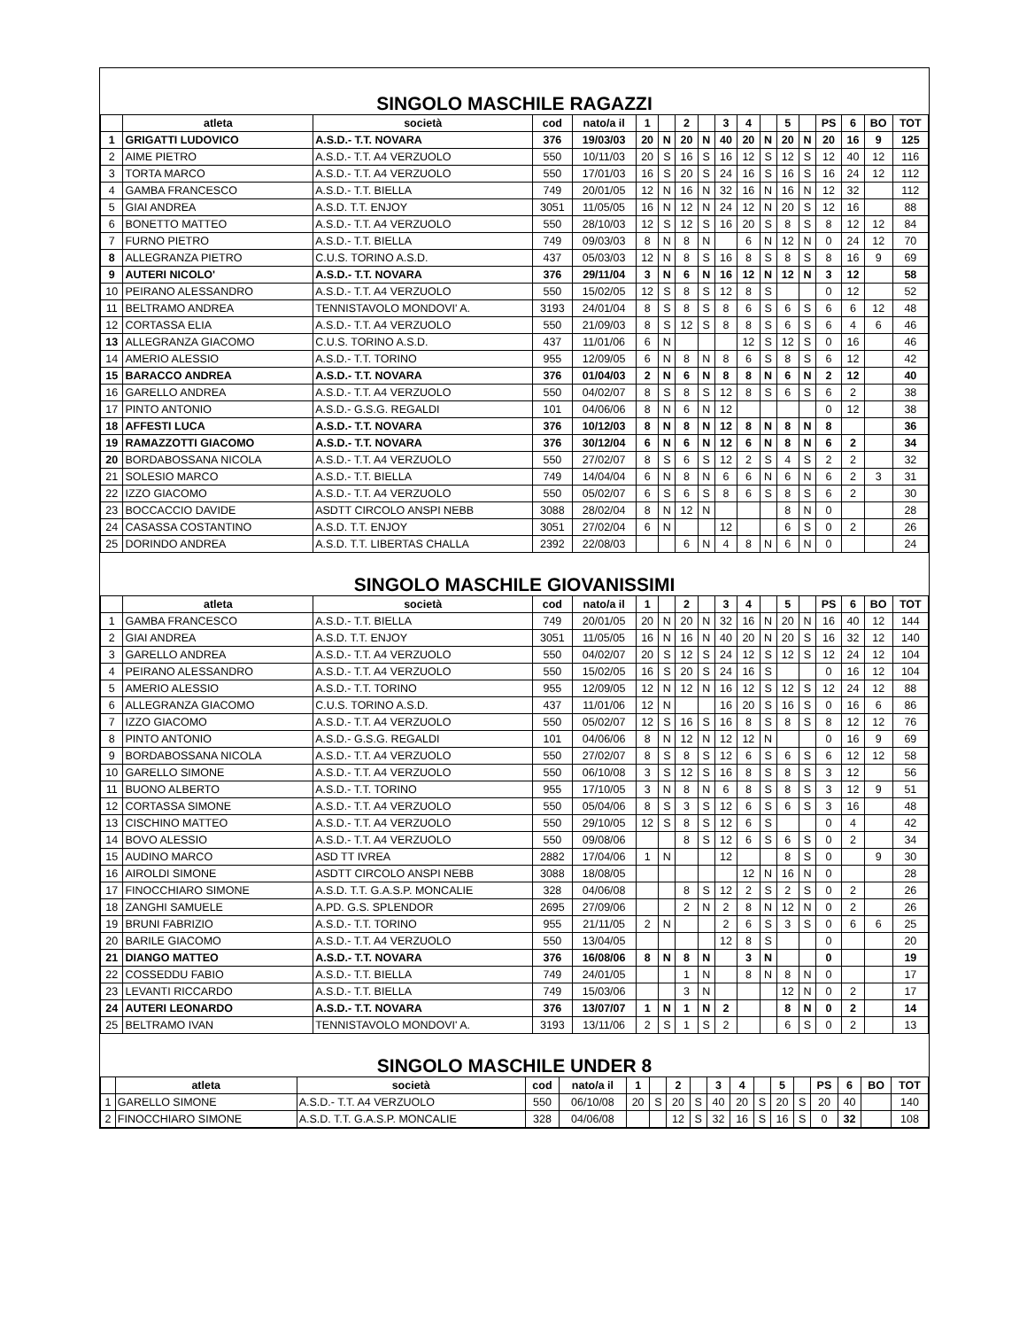SINGOLO MASCHILE RAGAZZI
| | atleta | società | cod | nato/a il | 1 | | 2 | | 3 | 4 | | 5 | | PS | 6 | BO | TOT |
| --- | --- | --- | --- | --- | --- | --- | --- | --- | --- | --- | --- | --- | --- | --- | --- | --- | --- |
| 1 | GRIGATTI LUDOVICO | A.S.D.- T.T. NOVARA | 376 | 19/03/03 | 20 | N | 20 | N | 40 | 20 | N | 20 | N | 20 | 16 | 9 | 125 |
| 2 | AIME PIETRO | A.S.D.- T.T. A4 VERZUOLO | 550 | 10/11/03 | 20 | S | 16 | S | 16 | 12 | S | 12 | S | 12 | 40 | 12 | 116 |
| 3 | TORTA MARCO | A.S.D.- T.T. A4 VERZUOLO | 550 | 17/01/03 | 16 | S | 20 | S | 24 | 16 | S | 16 | S | 16 | 24 | 12 | 112 |
| 4 | GAMBA FRANCESCO | A.S.D.- T.T. BIELLA | 749 | 20/01/05 | 12 | N | 16 | N | 32 | 16 | N | 16 | N | 12 | 32 | | 112 |
| 5 | GIAI ANDREA | A.S.D. T.T. ENJOY | 3051 | 11/05/05 | 16 | N | 12 | N | 24 | 12 | N | 20 | S | 12 | 16 | | 88 |
| 6 | BONETTO MATTEO | A.S.D.- T.T. A4 VERZUOLO | 550 | 28/10/03 | 12 | S | 12 | S | 16 | 20 | S | 8 | S | 8 | 12 | 12 | 84 |
| 7 | FURNO PIETRO | A.S.D.- T.T. BIELLA | 749 | 09/03/03 | 8 | N | 8 | N | | 6 | N | 12 | N | 0 | 24 | 12 | 70 |
| 8 | ALLEGRANZA PIETRO | C.U.S. TORINO A.S.D. | 437 | 05/03/03 | 12 | N | 8 | S | 16 | 8 | S | 8 | S | 8 | 16 | 9 | 69 |
| 9 | AUTERI NICOLO' | A.S.D.- T.T. NOVARA | 376 | 29/11/04 | 3 | N | 6 | N | 16 | 12 | N | 12 | N | 3 | 12 | | 58 |
| 10 | PEIRANO ALESSANDRO | A.S.D.- T.T. A4 VERZUOLO | 550 | 15/02/05 | 12 | S | 8 | S | 12 | 8 | S | | | 0 | 12 | | 52 |
| 11 | BELTRAMO ANDREA | TENNISTAVOLO MONDOVI' A. | 3193 | 24/01/04 | 8 | S | 8 | S | 8 | 6 | S | 6 | S | 6 | 6 | 12 | 48 |
| 12 | CORTASSA ELIA | A.S.D.- T.T. A4 VERZUOLO | 550 | 21/09/03 | 8 | S | 12 | S | 8 | 8 | S | 6 | S | 6 | 4 | 6 | 46 |
| 13 | ALLEGRANZA GIACOMO | C.U.S. TORINO A.S.D. | 437 | 11/01/06 | 6 | N | | | | 12 | S | 12 | S | 0 | 16 | | 46 |
| 14 | AMERIO ALESSIO | A.S.D.- T.T. TORINO | 955 | 12/09/05 | 6 | N | 8 | N | 8 | 6 | S | 8 | S | 6 | 12 | | 42 |
| 15 | BARACCO ANDREA | A.S.D.- T.T. NOVARA | 376 | 01/04/03 | 2 | N | 6 | N | 8 | 8 | N | 6 | N | 2 | 12 | | 40 |
| 16 | GARELLO ANDREA | A.S.D.- T.T. A4 VERZUOLO | 550 | 04/02/07 | 8 | S | 8 | S | 12 | 8 | S | 6 | S | 6 | 2 | | 38 |
| 17 | PINTO ANTONIO | A.S.D.- G.S.G. REGALDI | 101 | 04/06/06 | 8 | N | 6 | N | 12 | | | | | 0 | 12 | | 38 |
| 18 | AFFESTI LUCA | A.S.D.- T.T. NOVARA | 376 | 10/12/03 | 8 | N | 8 | N | 12 | 8 | N | 8 | N | 8 | | | 36 |
| 19 | RAMAZZOTTI GIACOMO | A.S.D.- T.T. NOVARA | 376 | 30/12/04 | 6 | N | 6 | N | 12 | 6 | N | 8 | N | 6 | 2 | | 34 |
| 20 | BORDABOSSANA NICOLA | A.S.D.- T.T. A4 VERZUOLO | 550 | 27/02/07 | 8 | S | 6 | S | 12 | 2 | S | 4 | S | 2 | 2 | | 32 |
| 21 | SOLESIO MARCO | A.S.D.- T.T. BIELLA | 749 | 14/04/04 | 6 | N | 8 | N | 6 | 6 | N | 6 | N | 6 | 2 | 3 | 31 |
| 22 | IZZO GIACOMO | A.S.D.- T.T. A4 VERZUOLO | 550 | 05/02/07 | 6 | S | 6 | S | 8 | 6 | S | 8 | S | 6 | 2 | | 30 |
| 23 | BOCCACCIO DAVIDE | ASDTT CIRCOLO ANSPI NEBB | 3088 | 28/02/04 | 8 | N | 12 | N | | | | 8 | N | 0 | | | 28 |
| 24 | CASASSA COSTANTINO | A.S.D. T.T. ENJOY | 3051 | 27/02/04 | 6 | N | | | 12 | | | 6 | S | 0 | 2 | | 26 |
| 25 | DORINDO ANDREA | A.S.D. T.T. LIBERTAS CHALLA | 2392 | 22/08/03 | | | 6 | N | 4 | 8 | N | 6 | N | 0 | | | 24 |
SINGOLO MASCHILE GIOVANISSIMI
| | atleta | società | cod | nato/a il | 1 | | 2 | | 3 | 4 | | 5 | | PS | 6 | BO | TOT |
| --- | --- | --- | --- | --- | --- | --- | --- | --- | --- | --- | --- | --- | --- | --- | --- | --- | --- |
| 1 | GAMBA FRANCESCO | A.S.D.- T.T. BIELLA | 749 | 20/01/05 | 20 | N | 20 | N | 32 | 16 | N | 20 | N | 16 | 40 | 12 | 144 |
| 2 | GIAI ANDREA | A.S.D. T.T. ENJOY | 3051 | 11/05/05 | 16 | N | 16 | N | 40 | 20 | N | 20 | S | 16 | 32 | 12 | 140 |
| 3 | GARELLO ANDREA | A.S.D.- T.T. A4 VERZUOLO | 550 | 04/02/07 | 20 | S | 12 | S | 24 | 12 | S | 12 | S | 12 | 24 | 12 | 104 |
| 4 | PEIRANO ALESSANDRO | A.S.D.- T.T. A4 VERZUOLO | 550 | 15/02/05 | 16 | S | 20 | S | 24 | 16 | S | | | 0 | 16 | 12 | 104 |
| 5 | AMERIO ALESSIO | A.S.D.- T.T. TORINO | 955 | 12/09/05 | 12 | N | 12 | N | 16 | 12 | S | 12 | S | 12 | 24 | 12 | 88 |
| 6 | ALLEGRANZA GIACOMO | C.U.S. TORINO A.S.D. | 437 | 11/01/06 | 12 | N | | | 16 | 20 | S | 16 | S | 0 | 16 | 6 | 86 |
| 7 | IZZO GIACOMO | A.S.D.- T.T. A4 VERZUOLO | 550 | 05/02/07 | 12 | S | 16 | S | 16 | 8 | S | 8 | S | 8 | 12 | 12 | 76 |
| 8 | PINTO ANTONIO | A.S.D.- G.S.G. REGALDI | 101 | 04/06/06 | 8 | N | 12 | N | 12 | 12 | N | | | 0 | 16 | 9 | 69 |
| 9 | BORDABOSSANA NICOLA | A.S.D.- T.T. A4 VERZUOLO | 550 | 27/02/07 | 8 | S | 8 | S | 12 | 6 | S | 6 | S | 6 | 12 | 12 | 58 |
| 10 | GARELLO SIMONE | A.S.D.- T.T. A4 VERZUOLO | 550 | 06/10/08 | 3 | S | 12 | S | 16 | 8 | S | 8 | S | 3 | 12 | | 56 |
| 11 | BUONO ALBERTO | A.S.D.- T.T. TORINO | 955 | 17/10/05 | 3 | N | 8 | N | 6 | 8 | S | 8 | S | 3 | 12 | 9 | 51 |
| 12 | CORTASSA SIMONE | A.S.D.- T.T. A4 VERZUOLO | 550 | 05/04/06 | 8 | S | 3 | S | 12 | 6 | S | 6 | S | 3 | 16 | | 48 |
| 13 | CISCHINO MATTEO | A.S.D.- T.T. A4 VERZUOLO | 550 | 29/10/05 | 12 | S | 8 | S | 12 | 6 | S | | | 0 | 4 | | 42 |
| 14 | BOVO ALESSIO | A.S.D.- T.T. A4 VERZUOLO | 550 | 09/08/06 | | | 8 | S | 12 | 6 | S | 6 | S | 0 | 2 | | 34 |
| 15 | AUDINO MARCO | ASD TT IVREA | 2882 | 17/04/06 | 1 | N | | | 12 | | | 8 | S | 0 | | 9 | 30 |
| 16 | AIROLDI SIMONE | ASDTT CIRCOLO ANSPI NEBB | 3088 | 18/08/05 | | | | | | 12 | N | 16 | N | 0 | | | 28 |
| 17 | FINOCCHIARO SIMONE | A.S.D. T.T. G.A.S.P. MONCALIE | 328 | 04/06/08 | | | 8 | S | 12 | 2 | S | 2 | S | 0 | 2 | | 26 |
| 18 | ZANGHI SAMUELE | A.PD. G.S. SPLENDOR | 2695 | 27/09/06 | | | 2 | N | 2 | 8 | N | 12 | N | 0 | 2 | | 26 |
| 19 | BRUNI FABRIZIO | A.S.D.- T.T. TORINO | 955 | 21/11/05 | 2 | N | | | 2 | 6 | S | 3 | S | 0 | 6 | 6 | 25 |
| 20 | BARILE GIACOMO | A.S.D.- T.T. A4 VERZUOLO | 550 | 13/04/05 | | | | | 12 | 8 | S | | | 0 | | | 20 |
| 21 | DIANGO MATTEO | A.S.D.- T.T. NOVARA | 376 | 16/08/06 | 8 | N | 8 | N | | 3 | N | | | 0 | | | 19 |
| 22 | COSSEDDU FABIO | A.S.D.- T.T. BIELLA | 749 | 24/01/05 | | | 1 | N | | 8 | N | 8 | N | 0 | | | 17 |
| 23 | LEVANTI RICCARDO | A.S.D.- T.T. BIELLA | 749 | 15/03/06 | | | 3 | N | | | | 12 | N | 0 | 2 | | 17 |
| 24 | AUTERI LEONARDO | A.S.D.- T.T. NOVARA | 376 | 13/07/07 | 1 | N | 1 | N | 2 | | | 8 | N | 0 | 2 | | 14 |
| 25 | BELTRAMO IVAN | TENNISTAVOLO MONDOVI' A. | 3193 | 13/11/06 | 2 | S | 1 | S | 2 | | | 6 | S | 0 | 2 | | 13 |
SINGOLO MASCHILE UNDER 8
| | atleta | società | cod | nato/a il | 1 | | 2 | | 3 | 4 | | 5 | | PS | 6 | BO | TOT |
| --- | --- | --- | --- | --- | --- | --- | --- | --- | --- | --- | --- | --- | --- | --- | --- | --- | --- |
| 1 | GARELLO SIMONE | A.S.D.- T.T. A4 VERZUOLO | 550 | 06/10/08 | 20 | S | 20 | S | 40 | 20 | S | 20 | S | 20 | 40 | | 140 |
| 2 | FINOCCHIARO SIMONE | A.S.D. T.T. G.A.S.P. MONCALIE | 328 | 04/06/08 | | | 12 | S | 32 | 16 | S | 16 | S | 0 | 32 | | 108 |